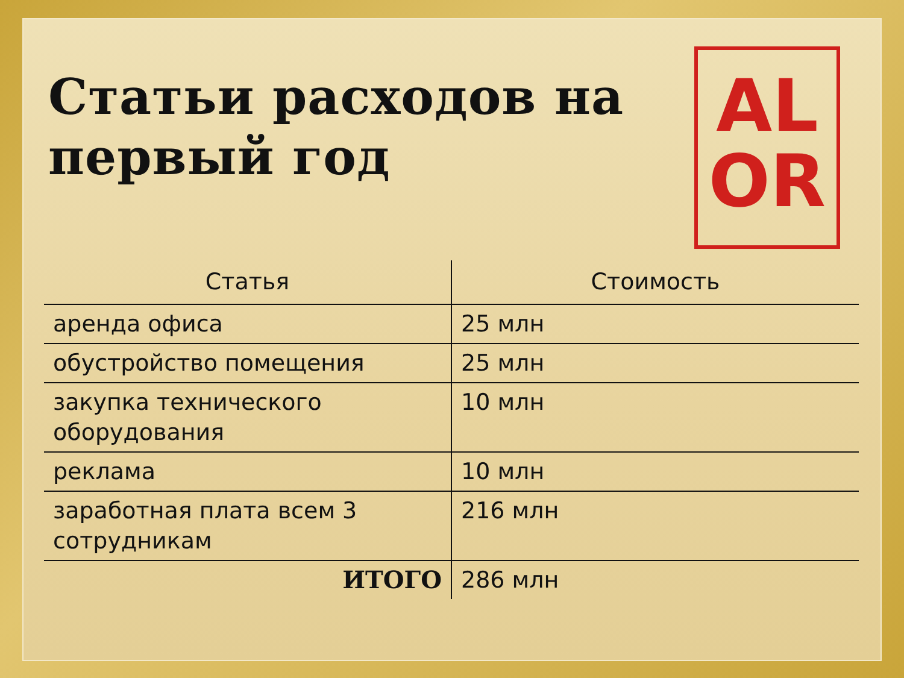Статьи расходов на
первый год
AL
OR
| Статья | Стоимость |
| --- | --- |
| аренда офиса | 25 млн |
| обустройство помещения | 25 млн |
| закупка технического оборудования | 10 млн |
| реклама | 10 млн |
| заработная плата всем 3 сотрудникам | 216 млн |
| ИТОГО | 286 млн |